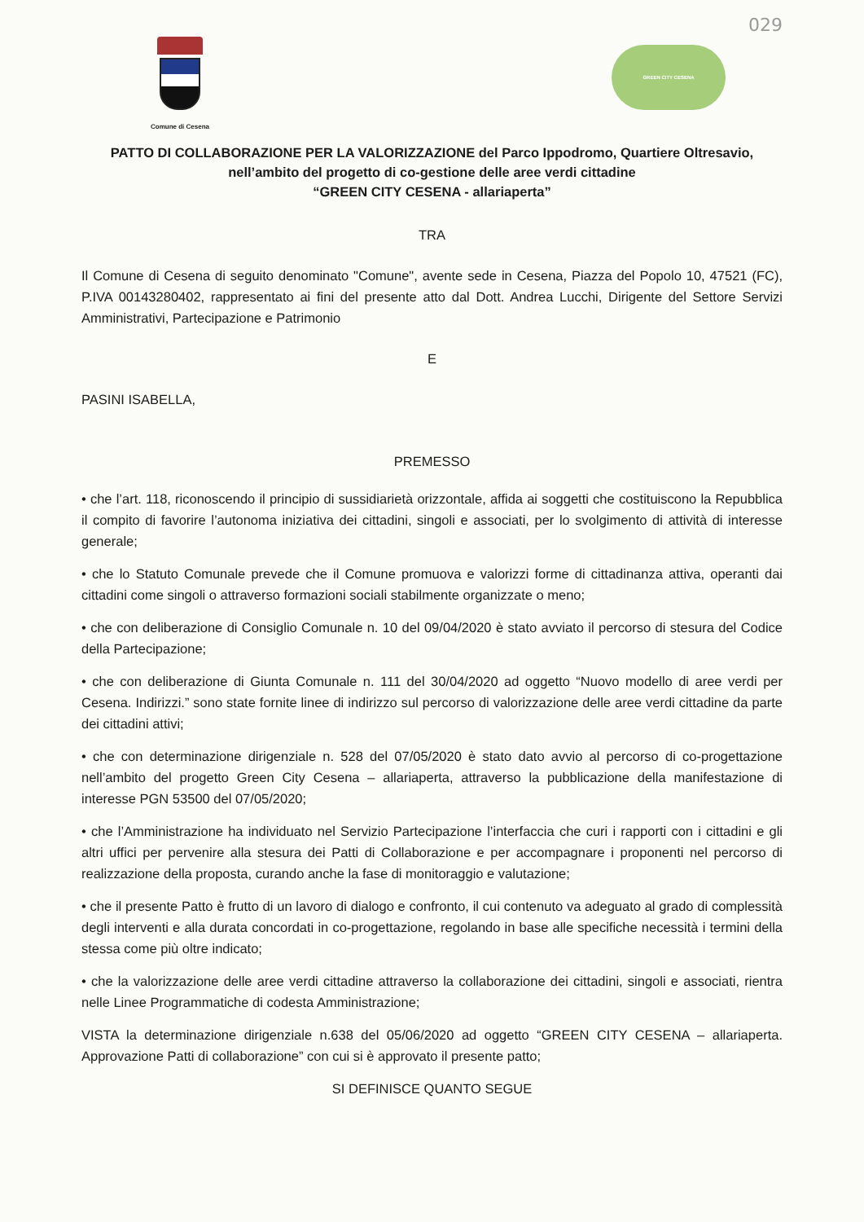029
Comune di Cesena
GREEN CITY CESENA
PATTO DI COLLABORAZIONE PER LA VALORIZZAZIONE del Parco Ippodromo, Quartiere Oltresavio,
nell’ambito del progetto di co-gestione delle aree verdi cittadine
“GREEN CITY CESENA - allariaperta”
TRA
Il Comune di Cesena di seguito denominato "Comune", avente sede in Cesena, Piazza del Popolo 10, 47521 (FC), P.IVA 00143280402, rappresentato ai fini del presente atto dal Dott. Andrea Lucchi, Dirigente del Settore Servizi Amministrativi, Partecipazione e Patrimonio
E
PASINI ISABELLA,
PREMESSO
• che l’art. 118, riconoscendo il principio di sussidiarietà orizzontale, affida ai soggetti che costituiscono la Repubblica il compito di favorire l’autonoma iniziativa dei cittadini, singoli e associati, per lo svolgimento di attività di interesse generale;
• che lo Statuto Comunale prevede che il Comune promuova e valorizzi forme di cittadinanza attiva, operanti dai cittadini come singoli o attraverso formazioni sociali stabilmente organizzate o meno;
• che con deliberazione di Consiglio Comunale n. 10 del 09/04/2020 è stato avviato il percorso di stesura del Codice della Partecipazione;
• che con deliberazione di Giunta Comunale n. 111 del 30/04/2020 ad oggetto “Nuovo modello di aree verdi per Cesena. Indirizzi.” sono state fornite linee di indirizzo sul percorso di valorizzazione delle aree verdi cittadine da parte dei cittadini attivi;
• che con determinazione dirigenziale n. 528 del 07/05/2020 è stato dato avvio al percorso di co-progettazione nell’ambito del progetto Green City Cesena – allariaperta, attraverso la pubblicazione della manifestazione di interesse PGN 53500 del 07/05/2020;
• che l’Amministrazione ha individuato nel Servizio Partecipazione l’interfaccia che curi i rapporti con i cittadini e gli altri uffici per pervenire alla stesura dei Patti di Collaborazione e per accompagnare i proponenti nel percorso di realizzazione della proposta, curando anche la fase di monitoraggio e valutazione;
• che il presente Patto è frutto di un lavoro di dialogo e confronto, il cui contenuto va adeguato al grado di complessità degli interventi e alla durata concordati in co-progettazione, regolando in base alle specifiche necessità i termini della stessa come più oltre indicato;
• che la valorizzazione delle aree verdi cittadine attraverso la collaborazione dei cittadini, singoli e associati, rientra nelle Linee Programmatiche di codesta Amministrazione;
VISTA la determinazione dirigenziale n.638 del 05/06/2020 ad oggetto “GREEN CITY CESENA – allariaperta. Approvazione Patti di collaborazione” con cui si è approvato il presente patto;
SI DEFINISCE QUANTO SEGUE